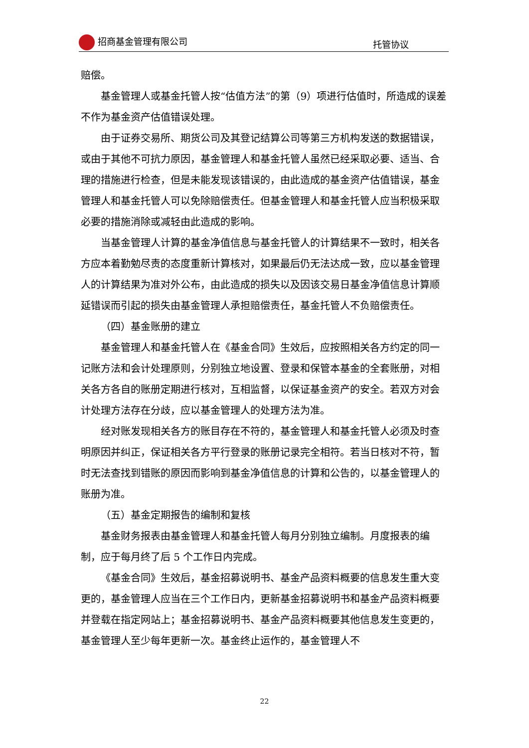招商基金管理有限公司 托管协议
赔偿。
基金管理人或基金托管人按“估值方法”的第（9）项进行估值时，所造成的误差不作为基金资产估值错误处理。
由于证券交易所、期货公司及其登记结算公司等第三方机构发送的数据错误，或由于其他不可抗力原因，基金管理人和基金托管人虽然已经采取必要、适当、合理的措施进行检查，但是未能发现该错误的，由此造成的基金资产估值错误，基金管理人和基金托管人可以免除赔偿责任。但基金管理人和基金托管人应当积极采取必要的措施消除或减轻由此造成的影响。
当基金管理人计算的基金净值信息与基金托管人的计算结果不一致时，相关各方应本着勤勉尽责的态度重新计算核对，如果最后仍无法达成一致，应以基金管理人的计算结果为准对外公布，由此造成的损失以及因该交易日基金净值信息计算顺延错误而引起的损失由基金管理人承担赔偿责任，基金托管人不负赔偿责任。
（四）基金账册的建立
基金管理人和基金托管人在《基金合同》生效后，应按照相关各方约定的同一记账方法和会计处理原则，分别独立地设置、登录和保管本基金的全套账册，对相关各方各自的账册定期进行核对，互相监督，以保证基金资产的安全。若双方对会计处理方法存在分歧，应以基金管理人的处理方法为准。
经对账发现相关各方的账目存在不符的，基金管理人和基金托管人必须及时查明原因并纠正，保证相关各方平行登录的账册记录完全相符。若当日核对不符，暂时无法查找到错账的原因而影响到基金净值信息的计算和公告的，以基金管理人的账册为准。
（五）基金定期报告的编制和复核
基金财务报表由基金管理人和基金托管人每月分别独立编制。月度报表的编制，应于每月终了后 5 个工作日内完成。
《基金合同》生效后，基金招募说明书、基金产品资料概要的信息发生重大变更的，基金管理人应当在三个工作日内，更新基金招募说明书和基金产品资料概要并登载在指定网站上；基金招募说明书、基金产品资料概要其他信息发生变更的，基金管理人至少每年更新一次。基金终止运作的，基金管理人不
22